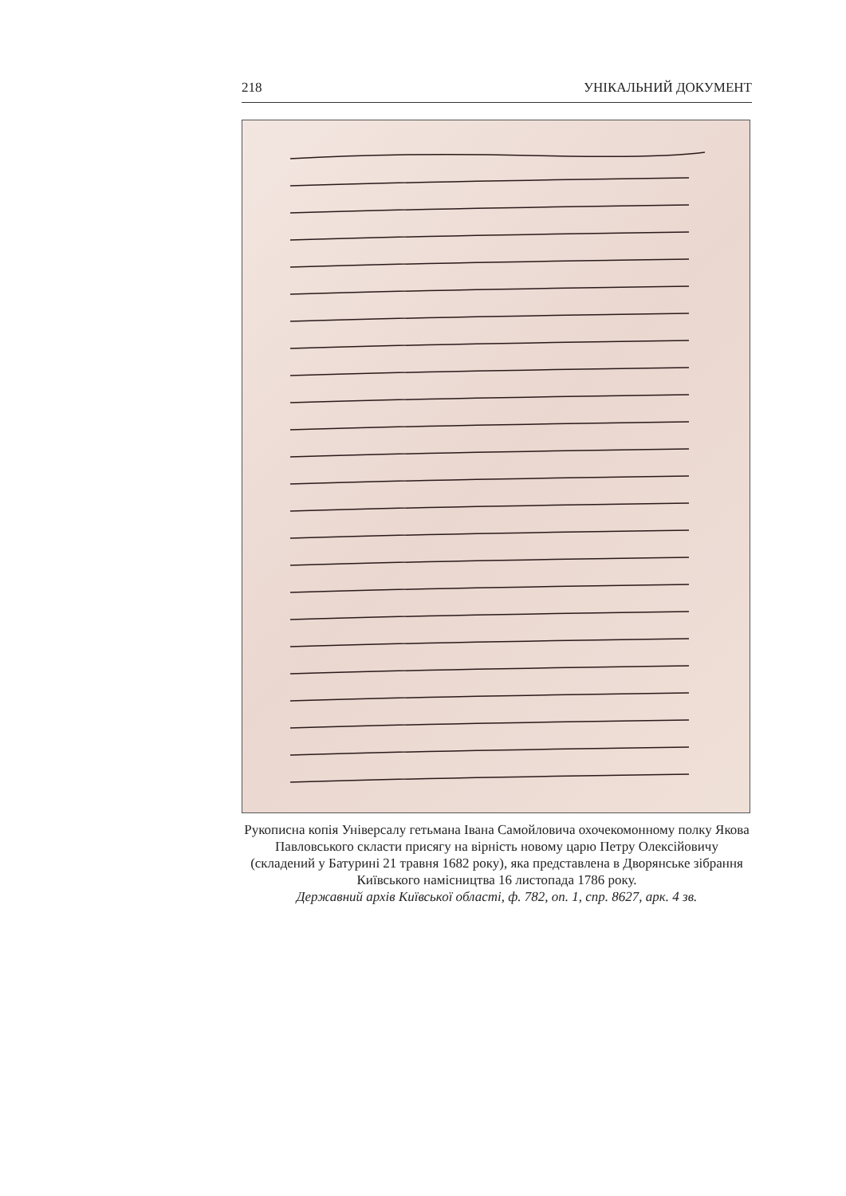218 УНІКАЛЬНИЙ ДОКУМЕНТ
Рукописна копія Універсалу гетьмана Івана Самойловича охочекомонному полку Якова Павловського скласти присягу на вірність новому царю Петру Олексійовичу (складений у Батурині 21 травня 1682 року), яка представлена в Дворянське зібрання Київського намісництва 16 листопада 1786 року.
Державний архів Київської області, ф. 782, оп. 1, спр. 8627, арк. 4 зв.